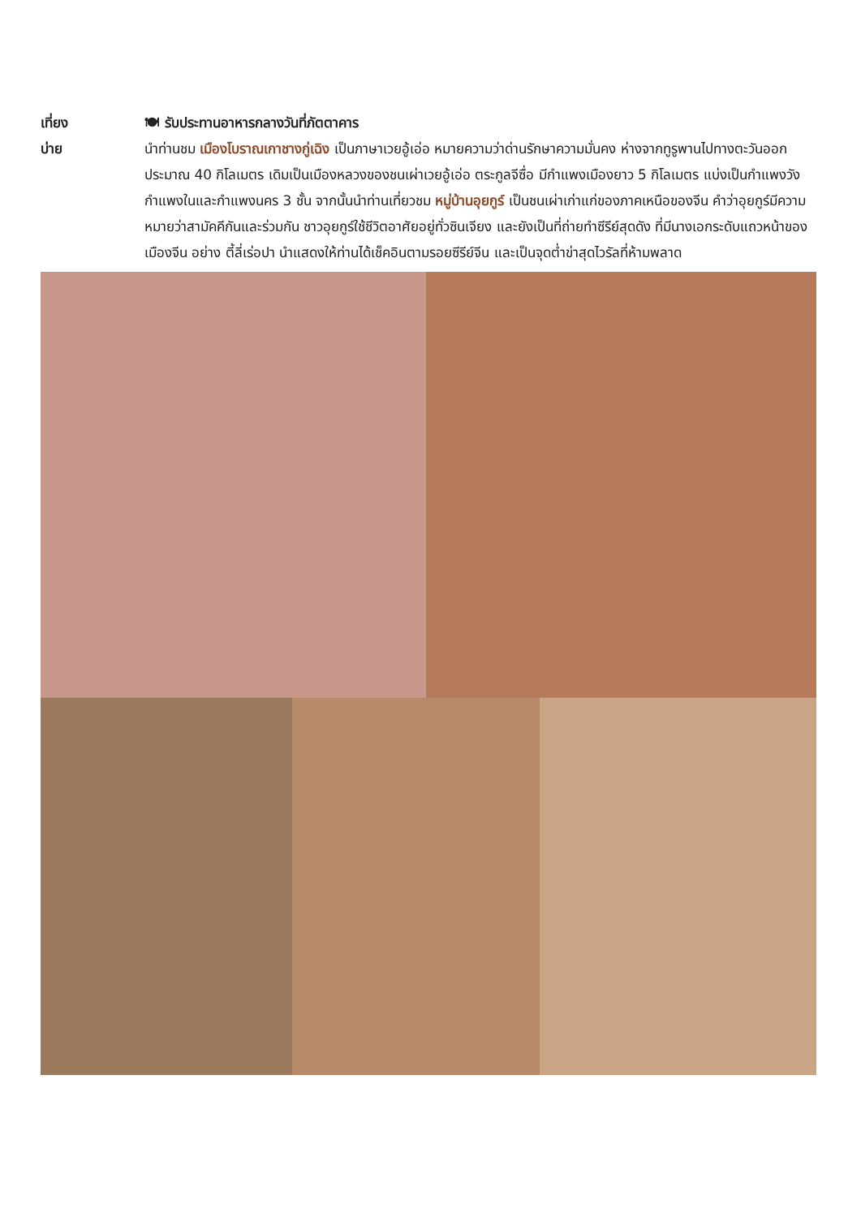เที่ยง 🍽 รับประทานอาหารกลางวันที่ภัตตาคาร
บ่าย นำท่านชม เมืองโบราณเกาชางกู่เฉิง เป็นภาษาเวยอู้เอ่อ หมายความว่าด่านรักษาความมั่นคง ห่างจากทูรูพานไปทางตะวันออกประมาณ 40 กิโลเมตร เดิมเป็นเมืองหลวงของชนเผ่าเวยอู้เอ่อ ตระกูลจีซื่อ มีกำแพงเมืองยาว 5 กิโลเมตร แบ่งเป็นกำแพงวัง กำแพงในและกำแพงนคร 3 ชั้น จากนั้นนำท่านเที่ยวชม หมู่บ้านอุยกูร์ เป็นชนเผ่าเก่าแก่ของภาคเหนือของจีน คำว่าอุยกูร์มีความหมายว่าสามัคคีกันและร่วมกัน ชาวอุยกูร์ใช้ชีวิตอาศัยอยู่ทั่วซินเจียง และยังเป็นที่ถ่ายทำซีรีย์สุดดัง ที่มีนางเอกระดับแถวหน้าของเมืองจีน อย่าง ตี้ลี่เร่อปา นำแสดงให้ท่านได้เช็คอินตามรอยซีรีย์จีน และเป็นจุดต่ำข่าสุดไวรัลที่ห้ามพลาด